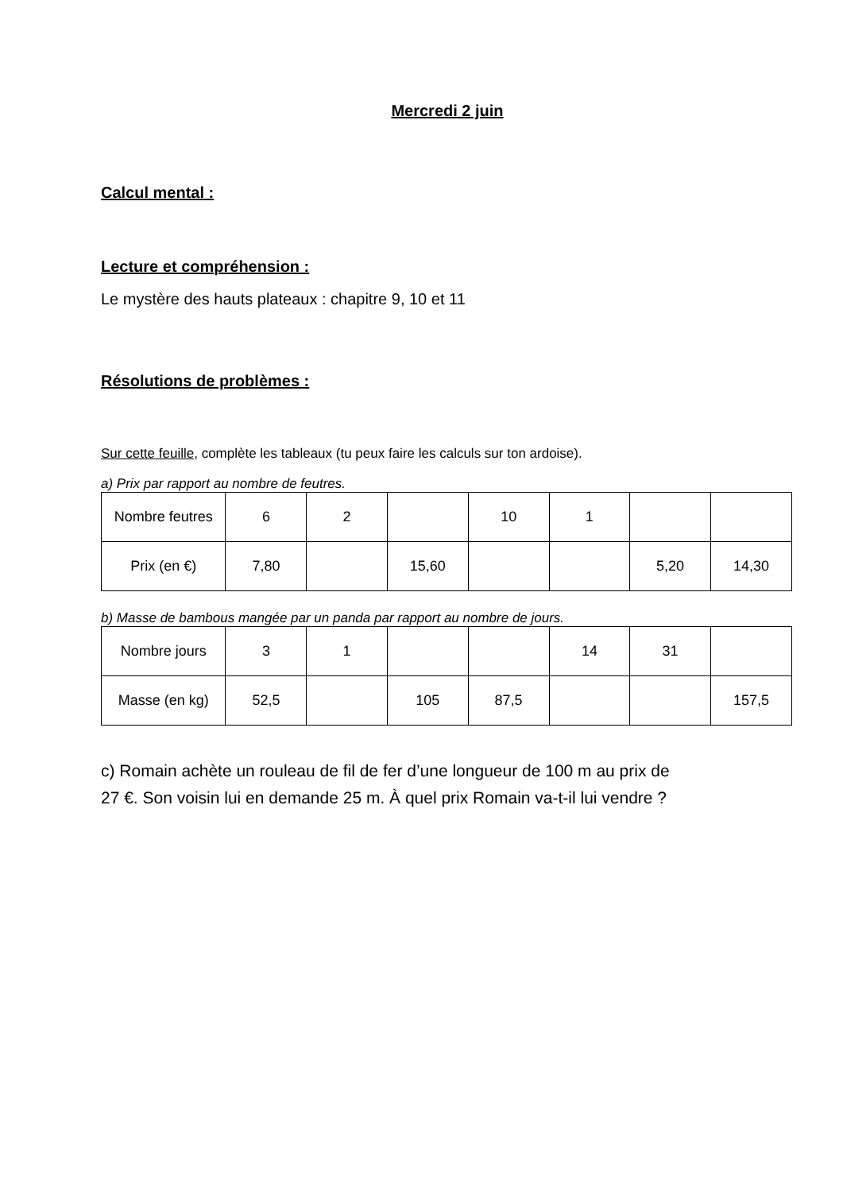Mercredi 2 juin
Calcul mental :
Lecture et compréhension :
Le mystère des hauts plateaux : chapitre 9, 10 et 11
Résolutions de problèmes :
Sur cette feuille, complète les tableaux (tu peux faire les calculs sur ton ardoise).
a) Prix par rapport au nombre de feutres.
| Nombre feutres | 6 | 2 | | 10 | 1 | | |
| Prix (en €) | 7,80 | | 15,60 | | | 5,20 | 14,30 |
b) Masse de bambous mangée par un panda par rapport au nombre de jours.
| Nombre jours | 3 | 1 | | | 14 | 31 | |
| Masse (en kg) | 52,5 | | 105 | 87,5 | | | 157,5 |
c) Romain achète un rouleau de fil de fer d’une longueur de 100 m au prix de
27 €. Son voisin lui en demande 25 m. À quel prix Romain va-t-il lui vendre ?